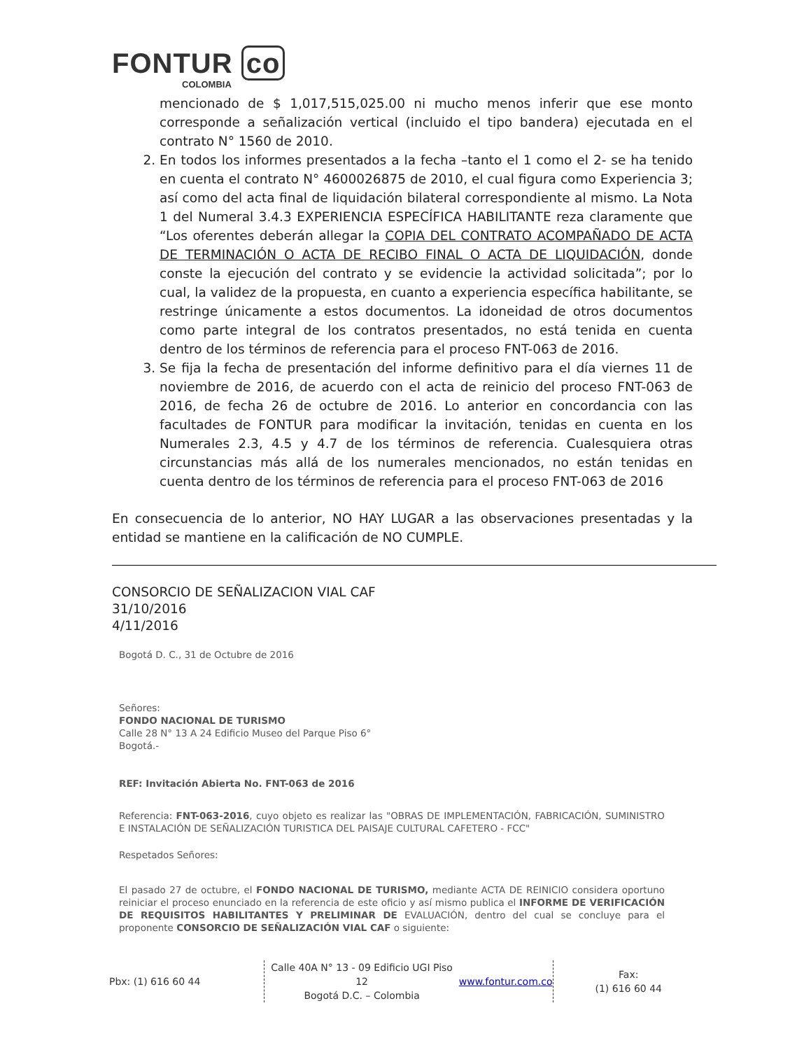FONTUR co
COLOMBIA
mencionado de $ 1,017,515,025.00 ni mucho menos inferir que ese monto corresponde a señalización vertical (incluido el tipo bandera) ejecutada en el contrato N° 1560 de 2010.
2. En todos los informes presentados a la fecha –tanto el 1 como el 2- se ha tenido en cuenta el contrato N° 4600026875 de 2010, el cual figura como Experiencia 3; así como del acta final de liquidación bilateral correspondiente al mismo. La Nota 1 del Numeral 3.4.3 EXPERIENCIA ESPECÍFICA HABILITANTE reza claramente que “Los oferentes deberán allegar la COPIA DEL CONTRATO ACOMPAÑADO DE ACTA DE TERMINACIÓN O ACTA DE RECIBO FINAL O ACTA DE LIQUIDACIÓN, donde conste la ejecución del contrato y se evidencie la actividad solicitada”; por lo cual, la validez de la propuesta, en cuanto a experiencia específica habilitante, se restringe únicamente a estos documentos. La idoneidad de otros documentos como parte integral de los contratos presentados, no está tenida en cuenta dentro de los términos de referencia para el proceso FNT-063 de 2016.
3. Se fija la fecha de presentación del informe definitivo para el día viernes 11 de noviembre de 2016, de acuerdo con el acta de reinicio del proceso FNT-063 de 2016, de fecha 26 de octubre de 2016. Lo anterior en concordancia con las facultades de FONTUR para modificar la invitación, tenidas en cuenta en los Numerales 2.3, 4.5 y 4.7 de los términos de referencia. Cualesquiera otras circunstancias más allá de los numerales mencionados, no están tenidas en cuenta dentro de los términos de referencia para el proceso FNT-063 de 2016
En consecuencia de lo anterior, NO HAY LUGAR a las observaciones presentadas y la entidad se mantiene en la calificación de NO CUMPLE.
CONSORCIO DE SEÑALIZACION VIAL CAF
31/10/2016
4/11/2016
Bogotá D. C., 31 de Octubre de 2016
Señores:
FONDO NACIONAL DE TURISMO
Calle 28 N° 13 A 24 Edificio Museo del Parque Piso 6°
Bogotá.-
REF: Invitación Abierta No. FNT-063 de 2016
Referencia: FNT-063-2016, cuyo objeto es realizar las "OBRAS DE IMPLEMENTACIÓN, FABRICACIÓN, SUMINISTRO E INSTALACIÓN DE SEÑALIZACIÓN TURISTICA DEL PAISAJE CULTURAL CAFETERO - FCC"
Respetados Señores:
El pasado 27 de octubre, el FONDO NACIONAL DE TURISMO, mediante ACTA DE REINICIO considera oportuno reiniciar el proceso enunciado en la referencia de este oficio y así mismo publica el INFORME DE VERIFICACIÓN DE REQUISITOS HABILITANTES Y PRELIMINAR DE EVALUACIÓN, dentro del cual se concluye para el proponente CONSORCIO DE SEÑALIZACIÓN VIAL CAF o siguiente:
Pbx: (1) 616 60 44 Calle 40A N° 13 - 09 Edificio UGI Piso 12
Bogotá D.C. – Colombia
www.fontur.com.co
Fax:
(1) 616 60 44